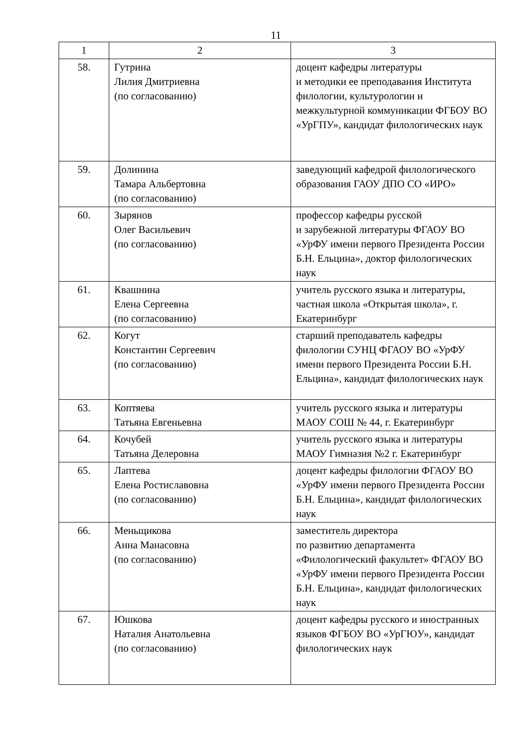11
| 1 | 2 | 3 |
| --- | --- | --- |
| 58. | Гутрина Лилия Дмитриевна (по согласованию) | доцент кафедры литературы и методики ее преподавания Института филологии, культурологии и межкультурной коммуникации ФГБОУ ВО «УрГПУ», кандидат филологических наук |
| 59. | Долинина Тамара Альбертовна (по согласованию) | заведующий кафедрой филологического образования ГАОУ ДПО СО «ИРО» |
| 60. | Зырянов Олег Васильевич (по согласованию) | профессор кафедры русской и зарубежной литературы ФГАОУ ВО «УрФУ имени первого Президента России Б.Н. Ельцина», доктор филологических наук |
| 61. | Квашнина Елена Сергеевна (по согласованию) | учитель русского языка и литературы, частная школа «Открытая школа», г. Екатеринбург |
| 62. | Когут Константин Сергеевич (по согласованию) | старший преподаватель кафедры филологии СУНЦ ФГАОУ ВО «УрФУ имени первого Президента России Б.Н. Ельцина», кандидат филологических наук |
| 63. | Коптяева Татьяна Евгеньевна | учитель русского языка и литературы МАОУ СОШ № 44, г. Екатеринбург |
| 64. | Кочубей Татьяна Делеровна | учитель русского языка и литературы МАОУ Гимназия №2 г. Екатеринбург |
| 65. | Лаптева Елена Ростиславовна (по согласованию) | доцент кафедры филологии ФГАОУ ВО «УрФУ имени первого Президента России Б.Н. Ельцина», кандидат филологических наук |
| 66. | Меньщикова Анна Манасовна (по согласованию) | заместитель директора по развитию департамента «Филологический факультет» ФГАОУ ВО «УрФУ имени первого Президента России Б.Н. Ельцина», кандидат филологических наук |
| 67. | Юшкова Наталия Анатольевна (по согласованию) | доцент кафедры русского и иностранных языков ФГБОУ ВО «УрГЮУ», кандидат филологических наук |